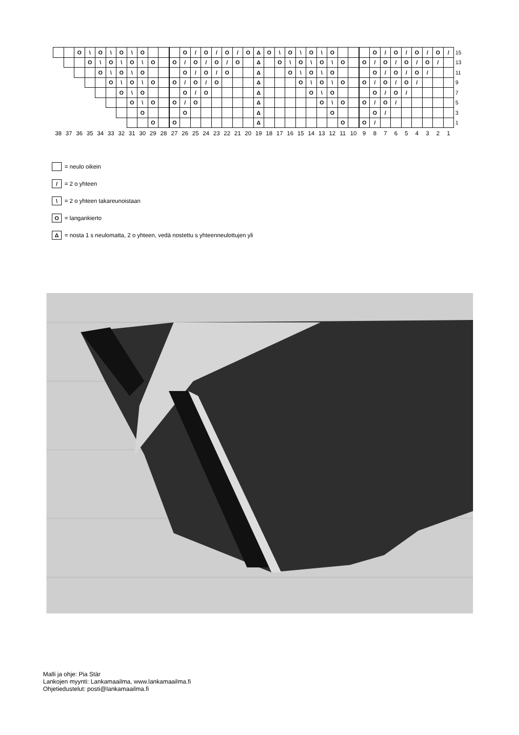| | | O | \ | O | \ | O | \ | O | | | | O | / | O | / | O | / | O | Δ | O | \ | O | \ | O | \ | O | | | | O | / | O | / | O | / | O | / | 15 |
| | | | O | \ | O | \ | O | \ | O | | O | / | O | / | O | / | O | | Δ | | O | \ | O | \ | O | \ | O | | O | / | O | / | O | / | O | / | | 13 |
| | | | | O | \ | O | \ | O | | | | O | / | O | / | O | | | Δ | | | O | \ | O | \ | O | | | | O | / | O | / | O | / | | | 11 |
| | | | | | O | \ | O | \ | O | | O | / | O | / | O | | | | Δ | | | | O | \ | O | \ | O | | O | / | O | / | O | / | | | | 9 |
| | | | | | | O | \ | O | | | | O | / | O | | | | | Δ | | | | | O | \ | O | | | | O | / | O | / | | | | | 7 |
| | | | | | | | O | \ | O | | O | / | O | | | | | | Δ | | | | | | O | \ | O | | O | / | O | / | | | | | | 5 |
| | | | | | | | | O | | | | O | | | | | | | Δ | | | | | | | O | | | | O | / | | | | | | | 3 |
| | | | | | | | | | O | | O | | | | | | | | Δ | | | | | | | | O | | O | / | | | | | | | | 1 |
| 38 | 37 | 36 | 35 | 34 | 33 | 32 | 31 | 30 | 29 | 28 | 27 | 26 | 25 | 24 | 23 | 22 | 21 | 20 | 19 | 18 | 17 | 16 | 15 | 14 | 13 | 12 | 11 | 10 | 9 | 8 | 7 | 6 | 5 | 4 | 3 | 2 | 1 | |
= neulo oikein
/ = 2 o yhteen
\ = 2 o yhteen takareunoistaan
O = langankierto
Δ = nosta 1 s neulomatta, 2 o yhteen, vedä nostettu s yhteenneulottujen yli
Malli ja ohje: Pia Stär
Lankojen myynti: Lankamaailma, www.lankamaailma.fi
Ohjetiedustelut: posti@lankamaailma.fi